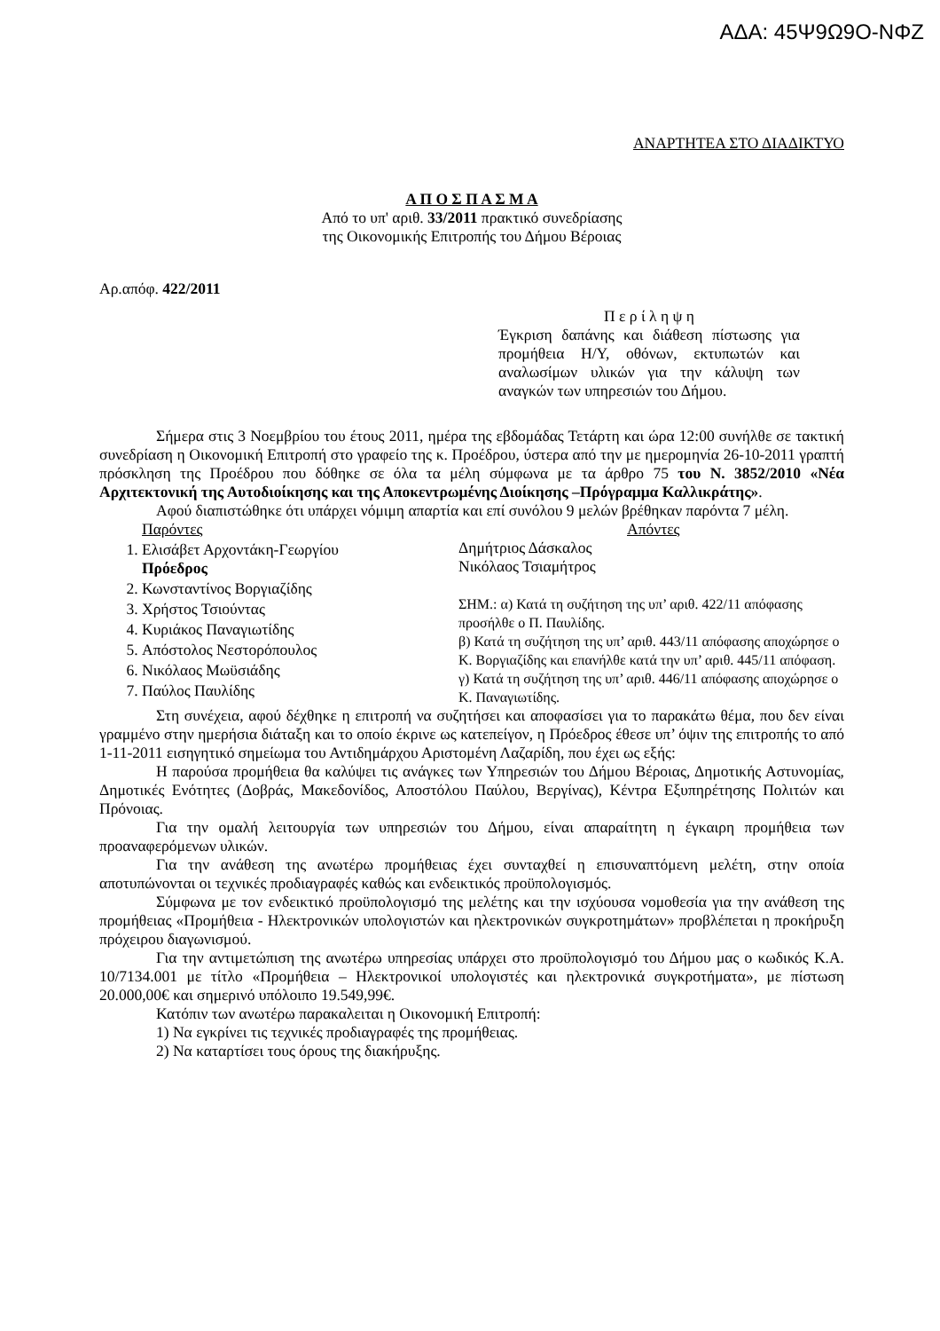ΑΔΑ: 45Ψ9Ω9Ο-ΝΦΖ
ΑΝΑΡΤΗΤΕΑ ΣΤΟ ΔΙΑΔΙΚΤΥΟ
Α Π Ο Σ Π Α Σ Μ Α
Από το υπ' αριθ. 33/2011 πρακτικό συνεδρίασης
της Οικονομικής Επιτροπής του Δήμου Βέροιας
Αρ.απόφ. 422/2011
Π ε ρ ί λ η ψ η
Έγκριση δαπάνης και διάθεση πίστωσης για προμήθεια Η/Υ, οθόνων, εκτυπωτών και αναλωσίμων υλικών για την κάλυψη των αναγκών των υπηρεσιών του Δήμου.
Σήμερα στις 3 Νοεμβρίου του έτους 2011, ημέρα της εβδομάδας Τετάρτη και ώρα 12:00 συνήλθε σε τακτική συνεδρίαση η Οικονομική Επιτροπή στο γραφείο της κ. Προέδρου, ύστερα από την με ημερομηνία 26-10-2011 γραπτή πρόσκληση της Προέδρου που δόθηκε σε όλα τα μέλη σύμφωνα με τα άρθρο 75 του Ν. 3852/2010 «Νέα Αρχιτεκτονική της Αυτοδιοίκησης και της Αποκεντρωμένης Διοίκησης –Πρόγραμμα Καλλικράτης».
Αφού διαπιστώθηκε ότι υπάρχει νόμιμη απαρτία και επί συνόλου 9 μελών βρέθηκαν παρόντα 7 μέλη.
Παρόντες
1. Ελισάβετ Αρχοντάκη-Γεωργίου
Πρόεδρος
2. Κωνσταντίνος Βοργιαζίδης
3. Χρήστος Τσιούντας
4. Κυριάκος Παναγιωτίδης
5. Απόστολος Νεστορόπουλος
6. Νικόλαος Μωϋσιάδης
7. Παύλος Παυλίδης
Απόντες
Δημήτριος Δάσκαλος
Νικόλαος Τσιαμήτρος
ΣΗΜ.: α) Κατά τη συζήτηση της υπ’ αριθ. 422/11 απόφασης προσήλθε ο Π. Παυλίδης.
β) Κατά τη συζήτηση της υπ’ αριθ. 443/11 απόφασης αποχώρησε ο Κ. Βοργιαζίδης και επανήλθε κατά την υπ’ αριθ. 445/11 απόφαση.
γ) Κατά τη συζήτηση της υπ’ αριθ. 446/11 απόφασης αποχώρησε ο Κ. Παναγιωτίδης.
Στη συνέχεια, αφού δέχθηκε η επιτροπή να συζητήσει και αποφασίσει για το παρακάτω θέμα, που δεν είναι γραμμένο στην ημερήσια διάταξη και το οποίο έκρινε ως κατεπείγον, η Πρόεδρος έθεσε υπ’ όψιν της επιτροπής το από 1-11-2011 εισηγητικό σημείωμα του Αντιδημάρχου Αριστομένη Λαζαρίδη, που έχει ως εξής:
Η παρούσα προμήθεια θα καλύψει τις ανάγκες των Υπηρεσιών του Δήμου Βέροιας, Δημοτικής Αστυνομίας, Δημοτικές Ενότητες (Δοβράς, Μακεδονίδος, Αποστόλου Παύλου, Βεργίνας), Κέντρα Εξυπηρέτησης Πολιτών και Πρόνοιας.
Για την ομαλή λειτουργία των υπηρεσιών του Δήμου, είναι απαραίτητη η έγκαιρη προμήθεια των προαναφερόμενων υλικών.
Για την ανάθεση της ανωτέρω προμήθειας έχει συνταχθεί η επισυναπτόμενη μελέτη, στην οποία αποτυπώνονται οι τεχνικές προδιαγραφές καθώς και ενδεικτικός προϋπολογισμός.
Σύμφωνα με τον ενδεικτικό προϋπολογισμό της μελέτης και την ισχύουσα νομοθεσία για την ανάθεση της προμήθειας «Προμήθεια - Ηλεκτρονικών υπολογιστών και ηλεκτρονικών συγκροτημάτων» προβλέπεται η προκήρυξη πρόχειρου διαγωνισμού.
Για την αντιμετώπιση της ανωτέρω υπηρεσίας υπάρχει στο προϋπολογισμό του Δήμου μας ο κωδικός Κ.Α. 10/7134.001 με τίτλο «Προμήθεια – Ηλεκτρονικοί υπολογιστές και ηλεκτρονικά συγκροτήματα», με πίστωση 20.000,00€ και σημερινό υπόλοιπο 19.549,99€.
Κατόπιν των ανωτέρω παρακαλειται η Οικονομική Επιτροπή:
1) Να εγκρίνει τις τεχνικές προδιαγραφές της προμήθειας.
2) Να καταρτίσει τους όρους της διακήρυξης.